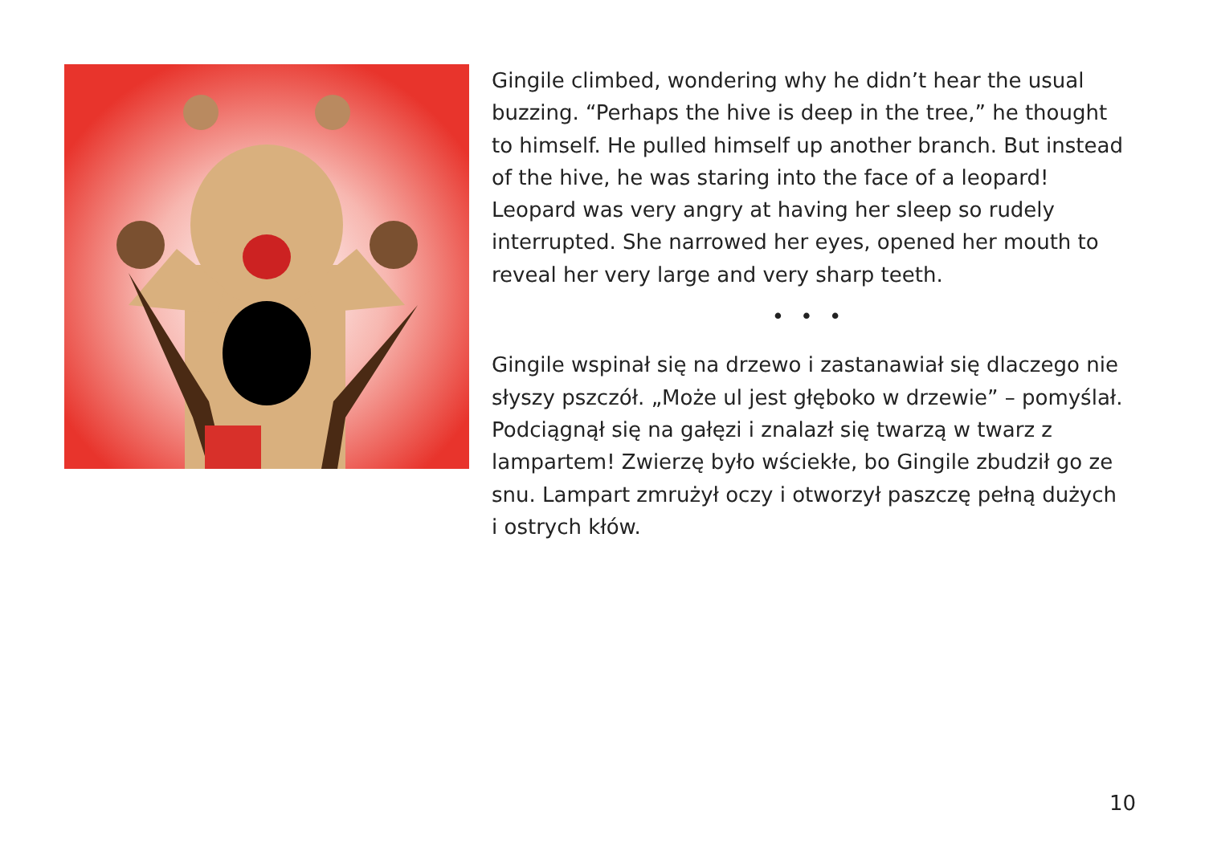Gingile climbed, wondering why he didn’t hear the usual buzzing. “Perhaps the hive is deep in the tree,” he thought to himself. He pulled himself up another branch. But instead of the hive, he was staring into the face of a leopard! Leopard was very angry at having her sleep so rudely interrupted. She narrowed her eyes, opened her mouth to reveal her very large and very sharp teeth.
• • •
Gingile wspinał się na drzewo i zastanawiał się dlaczego nie słyszy pszczół. „Może ul jest głęboko w drzewie” – pomyślał. Podciągnął się na gałęzi i znalazł się twarzą w twarz z lampartem! Zwierzę było wściekłe, bo Gingile zbudził go ze snu. Lampart zmrużył oczy i otworzył paszczę pełną dużych i ostrych kłów.
10